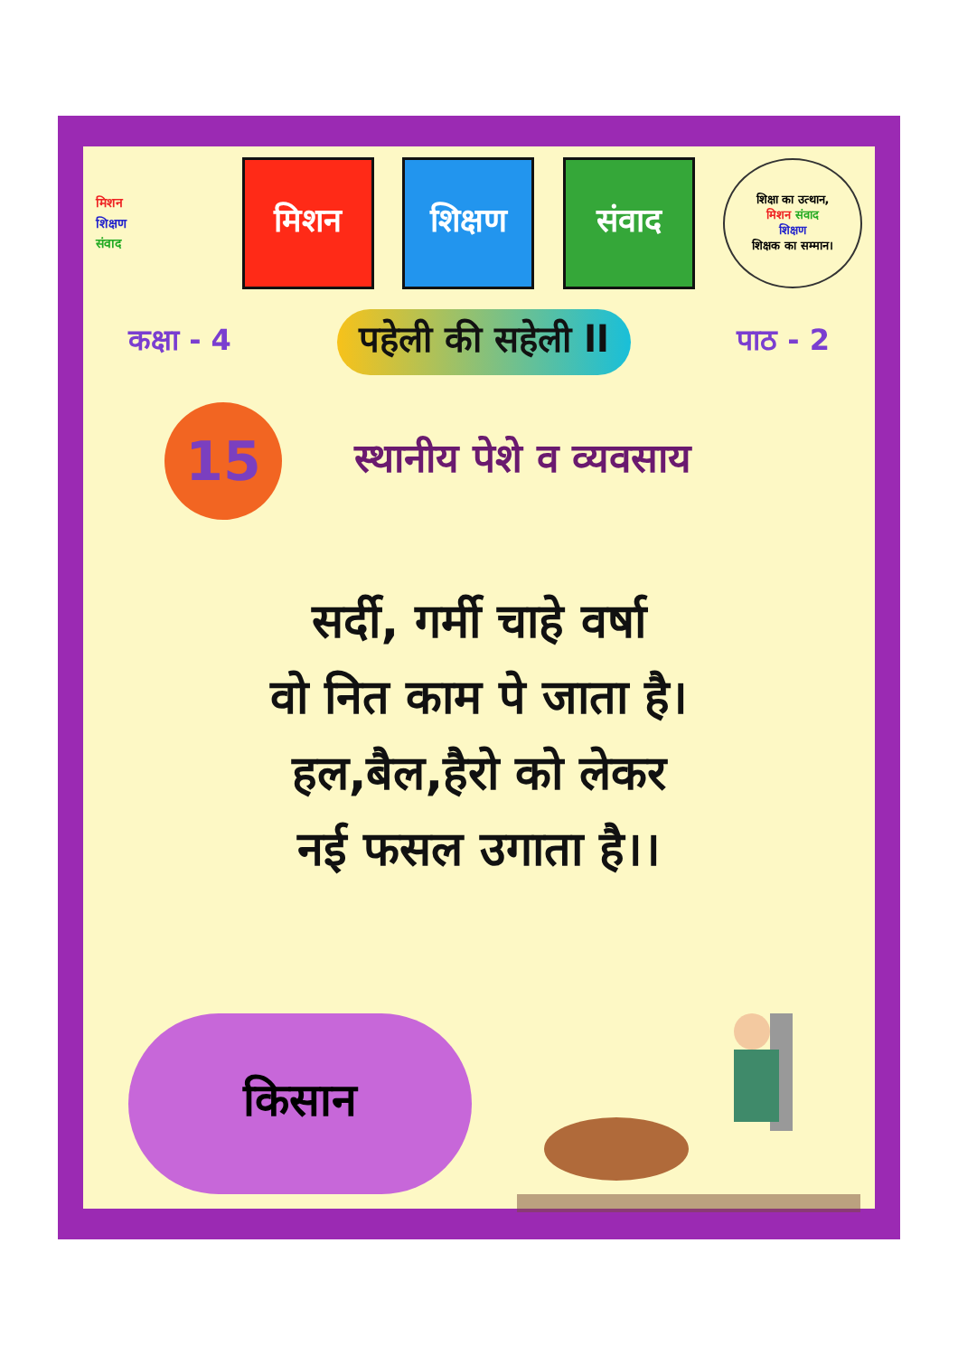मिशन
शिक्षण
संवाद
मिशन शिक्षण संवाद
शिक्षा का उत्थान,
मिशन संवाद
शिक्षण
शिक्षक का सम्मान।
कक्षा - 4 पहेली की सहेली ll पाठ - 2
15
स्थानीय पेशे व व्यवसाय
सर्दी, गर्मी चाहे वर्षा
वो नित काम पे जाता है।
हल,बैल,हैरो को लेकर
नई फसल उगाता है।।
किसान